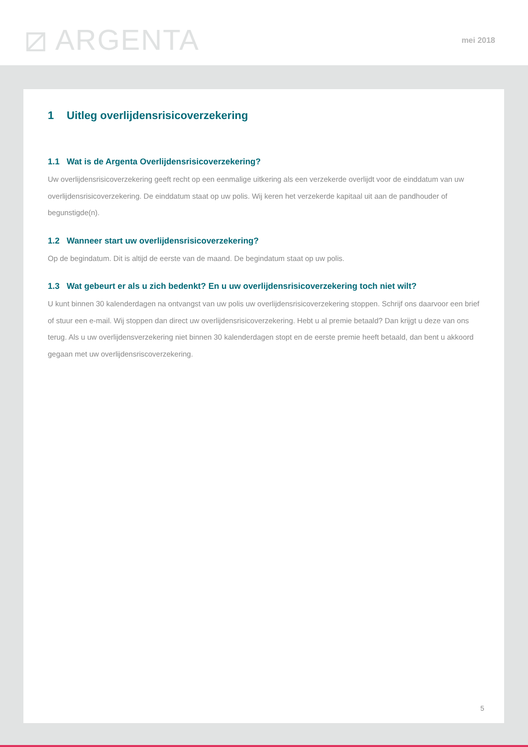⧄ ARGENTA mei 2018
1 Uitleg overlijdensrisicoverzekering
1.1 Wat is de Argenta Overlijdensrisicoverzekering?
Uw overlijdensrisicoverzekering geeft recht op een eenmalige uitkering als een verzekerde overlijdt voor de einddatum van uw overlijdensrisicoverzekering. De einddatum staat op uw polis. Wij keren het verzekerde kapitaal uit aan de pandhouder of begunstigde(n).
1.2 Wanneer start uw overlijdensrisicoverzekering?
Op de begindatum. Dit is altijd de eerste van de maand. De begindatum staat op uw polis.
1.3 Wat gebeurt er als u zich bedenkt? En u uw overlijdensrisicoverzekering toch niet wilt?
U kunt binnen 30 kalenderdagen na ontvangst van uw polis uw overlijdensrisicoverzekering stoppen. Schrijf ons daarvoor een brief of stuur een e-mail. Wij stoppen dan direct uw overlijdensrisicoverzekering. Hebt u al premie betaald? Dan krijgt u deze van ons terug. Als u uw overlijdensverzekering niet binnen 30 kalenderdagen stopt en de eerste premie heeft betaald, dan bent u akkoord gegaan met uw overlijdensriscoverzekering.
5